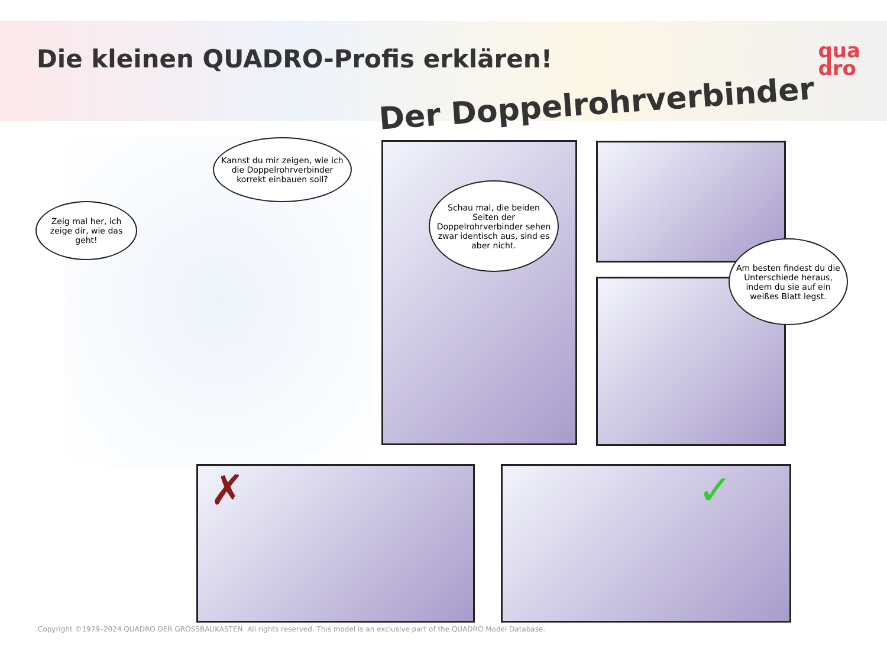Die kleinen QUADRO-Profis erklären!
Der Doppelrohrverbinder
qua
dro
Kannst du mir zeigen, wie ich die Doppelrohrverbinder korrekt einbauen soll?
Zeig mal her, ich zeige dir, wie das geht!
Schau mal, die beiden Seiten der Doppelrohrverbinder sehen zwar identisch aus, sind es aber nicht.
Am besten findest du die Unterschiede heraus, indem du sie auf ein weißes Blatt legst.
✗ ✓
Copyright ©1979–2024 QUADRO DER GROSSBAUKASTEN. All rights reserved. This model is an exclusive part of the QUADRO Model Database.